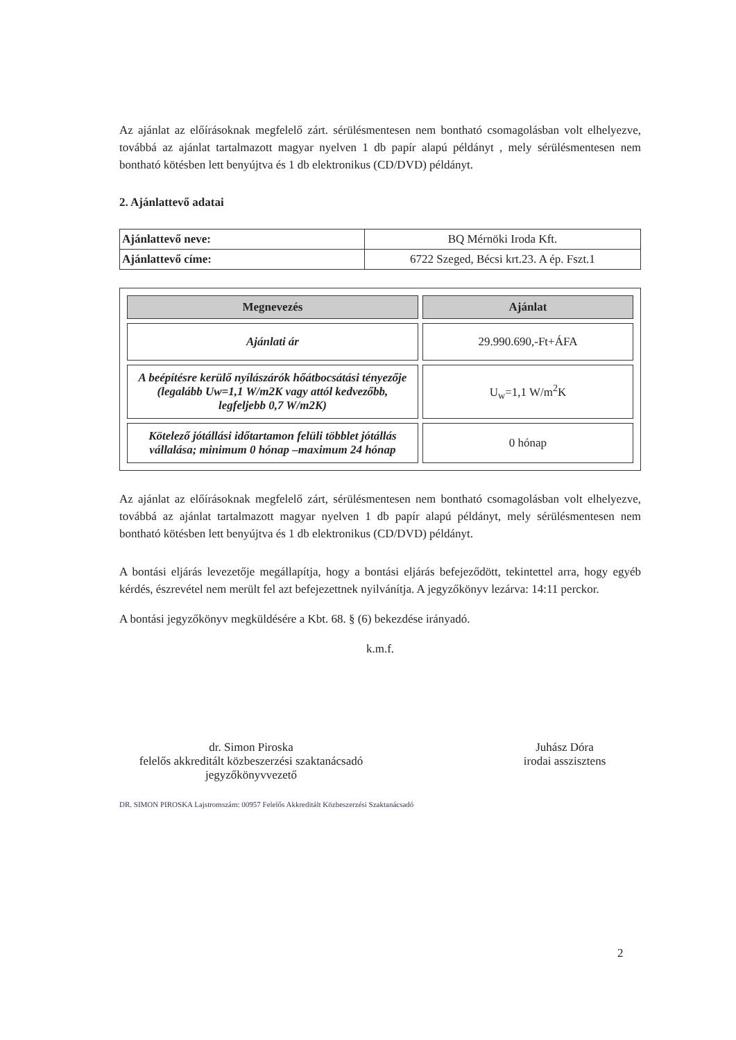Az ajánlat az előírásoknak megfelelő zárt. sérülésmentesen nem bontható csomagolásban volt elhelyezve, továbbá az ajánlat tartalmazott magyar nyelven 1 db papír alapú példányt , mely sérülésmentesen nem bontható kötésben lett benyújtva és 1 db elektronikus (CD/DVD) példányt.
2. Ajánlattevő adatai
| Ajánlattevő neve: | BQ Mérnöki Iroda Kft. |
| Ajánlattevő címe: | 6722 Szeged, Bécsi krt.23. A ép. Fszt.1 |
| Megnevezés | Ajánlat |
| --- | --- |
| Ajánlati ár | 29.990.690,-Ft+ÁFA |
| A beépítésre kerülő nyílászárók hőátbocsátási tényezője (legalább Uw=1,1 W/m2K vagy attól kedvezőbb, legfeljebb 0,7 W/m2K) | U<sub>w</sub>=1,1 W/m<sup>2</sup>K |
| Kötelező jótállási időtartamon felüli többlet jótállás vállalása; minimum 0 hónap –maximum 24 hónap | 0 hónap |
Az ajánlat az előírásoknak megfelelő zárt, sérülésmentesen nem bontható csomagolásban volt elhelyezve, továbbá az ajánlat tartalmazott magyar nyelven 1 db papír alapú példányt, mely sérülésmentesen nem bontható kötésben lett benyújtva és 1 db elektronikus (CD/DVD) példányt.
A bontási eljárás levezetője megállapítja, hogy a bontási eljárás befejeződött, tekintettel arra, hogy egyéb kérdés, észrevétel nem merült fel azt befejezettnek nyilvánítja. A jegyzőkönyv lezárva: 14:11 perckor.
A bontási jegyzőkönyv megküldésére a Kbt. 68. § (6) bekezdése irányadó.
k.m.f.
dr. Simon Piroska
felelős akkreditált közbeszerzési szaktanácsadó
jegyzőkönyvvezető
Juhász Dóra
irodai asszisztens
DR. SIMON PIROSKA Lajstromszám: 00957 Felelős Akkreditált Közbeszerzési Szaktanácsadó
2